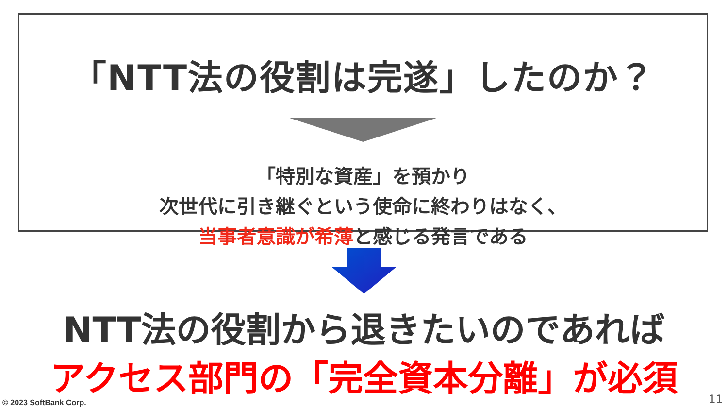「NTT法の役割は完遂」したのか？
「特別な資産」を預かり
次世代に引き継ぐという使命に終わりはなく、
当事者意識が希薄と感じる発言である
NTT法の役割から退きたいのであれば
アクセス部門の「完全資本分離」が必須
© 2023 SoftBank Corp. 11